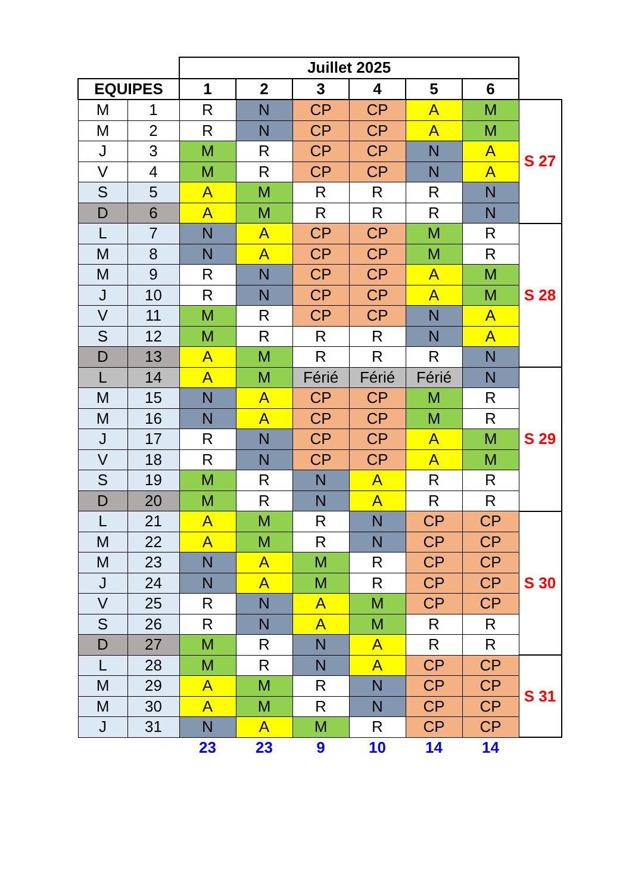| | | Juillet 2025 | | | | | | |
| EQUIPES | | 1 | 2 | 3 | 4 | 5 | 6 | |
| M | 1 | R | N | CP | CP | A | M | S 27 |
| M | 2 | R | N | CP | CP | A | M | |
| J | 3 | M | R | CP | CP | N | A | |
| V | 4 | M | R | CP | CP | N | A | |
| S | 5 | A | M | R | R | R | N | |
| D | 6 | A | M | R | R | R | N | |
| L | 7 | N | A | CP | CP | M | R | S 28 |
| M | 8 | N | A | CP | CP | M | R | |
| M | 9 | R | N | CP | CP | A | M | |
| J | 10 | R | N | CP | CP | A | M | |
| V | 11 | M | R | CP | CP | N | A | |
| S | 12 | M | R | R | R | N | A | |
| D | 13 | A | M | R | R | R | N | |
| L | 14 | A | M | Férié | Férié | Férié | N | S 29 |
| M | 15 | N | A | CP | CP | M | R | |
| M | 16 | N | A | CP | CP | M | R | |
| J | 17 | R | N | CP | CP | A | M | |
| V | 18 | R | N | CP | CP | A | M | |
| S | 19 | M | R | N | A | R | R | |
| D | 20 | M | R | N | A | R | R | |
| L | 21 | A | M | R | N | CP | CP | S 30 |
| M | 22 | A | M | R | N | CP | CP | |
| M | 23 | N | A | M | R | CP | CP | |
| J | 24 | N | A | M | R | CP | CP | |
| V | 25 | R | N | A | M | CP | CP | |
| S | 26 | R | N | A | M | R | R | |
| D | 27 | M | R | N | A | R | R | |
| L | 28 | M | R | N | A | CP | CP | S 31 |
| M | 29 | A | M | R | N | CP | CP | |
| M | 30 | A | M | R | N | CP | CP | |
| J | 31 | N | A | M | R | CP | CP | |
| | | 23 | 23 | 9 | 10 | 14 | 14 | |